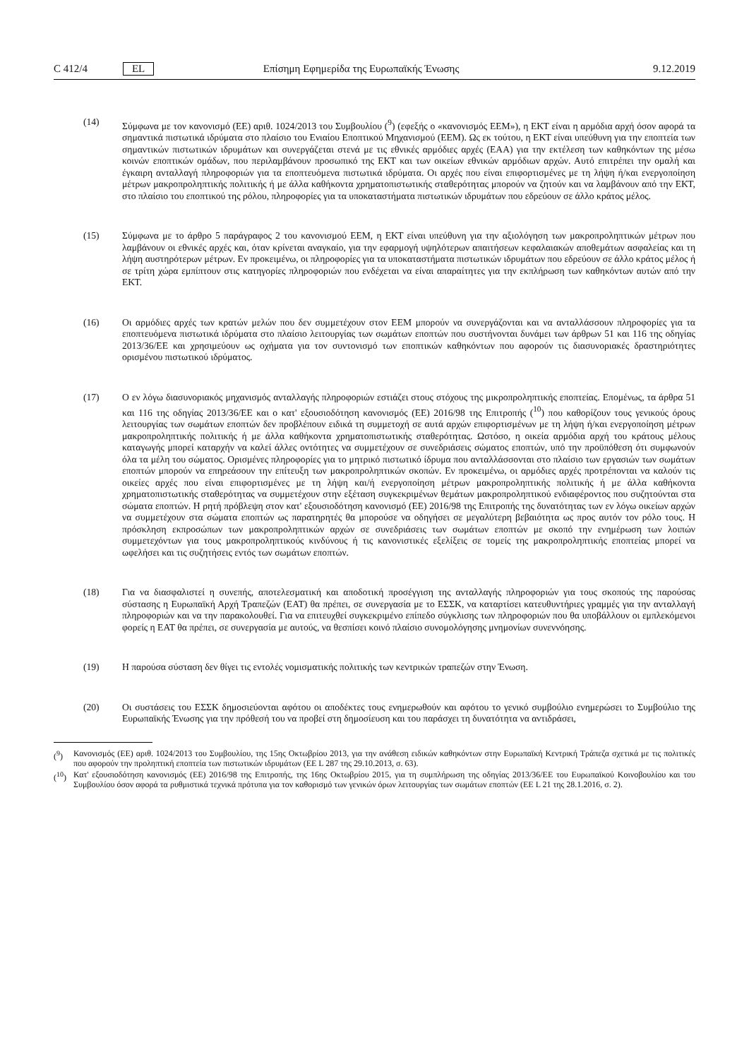C 412/4 EL Επίσημη Εφημερίδα της Ευρωπαϊκής Ένωσης 9.12.2019
(14) Σύμφωνα με τον κανονισμό (ΕΕ) αριθ. 1024/2013 του Συμβουλίου (<sup>9</sup>) (εφεξής ο «κανονισμός ΕΕΜ»), η ΕΚΤ είναι η αρμόδια αρχή όσον αφορά τα σημαντικά πιστωτικά ιδρύματα στο πλαίσιο του Ενιαίου Εποπτικού Μηχανισμού (ΕΕΜ). Ως εκ τούτου, η ΕΚΤ είναι υπεύθυνη για την εποπτεία των σημαντικών πιστωτικών ιδρυμάτων και συνεργάζεται στενά με τις εθνικές αρμόδιες αρχές (ΕΑΑ) για την εκτέλεση των καθηκόντων της μέσω κοινών εποπτικών ομάδων, που περιλαμβάνουν προσωπικό της ΕΚΤ και των οικείων εθνικών αρμόδιων αρχών. Αυτό επιτρέπει την ομαλή και έγκαιρη ανταλλαγή πληροφοριών για τα εποπτευόμενα πιστωτικά ιδρύματα. Οι αρχές που είναι επιφορτισμένες με τη λήψη ή/και ενεργοποίηση μέτρων μακροπροληπτικής πολιτικής ή με άλλα καθήκοντα χρηματοπιστωτικής σταθερότητας μπορούν να ζητούν και να λαμβάνουν από την ΕΚΤ, στο πλαίσιο του εποπτικού της ρόλου, πληροφορίες για τα υποκαταστήματα πιστωτικών ιδρυμάτων που εδρεύουν σε άλλο κράτος μέλος.
(15) Σύμφωνα με το άρθρο 5 παράγραφος 2 του κανονισμού ΕΕΜ, η ΕΚΤ είναι υπεύθυνη για την αξιολόγηση των μακροπροληπτικών μέτρων που λαμβάνουν οι εθνικές αρχές και, όταν κρίνεται αναγκαίο, για την εφαρμογή υψηλότερων απαιτήσεων κεφαλαιακών αποθεμάτων ασφαλείας και τη λήψη αυστηρότερων μέτρων. Εν προκειμένω, οι πληροφορίες για τα υποκαταστήματα πιστωτικών ιδρυμάτων που εδρεύουν σε άλλο κράτος μέλος ή σε τρίτη χώρα εμπίπτουν στις κατηγορίες πληροφοριών που ενδέχεται να είναι απαραίτητες για την εκπλήρωση των καθηκόντων αυτών από την ΕΚΤ.
(16) Οι αρμόδιες αρχές των κρατών μελών που δεν συμμετέχουν στον ΕΕΜ μπορούν να συνεργάζονται και να ανταλλάσσουν πληροφορίες για τα εποπτευόμενα πιστωτικά ιδρύματα στο πλαίσιο λειτουργίας των σωμάτων εποπτών που συστήνονται δυνάμει των άρθρων 51 και 116 της οδηγίας 2013/36/ΕΕ και χρησιμεύουν ως οχήματα για τον συντονισμό των εποπτικών καθηκόντων που αφορούν τις διασυνοριακές δραστηριότητες ορισμένου πιστωτικού ιδρύματος.
(17) Ο εν λόγω διασυνοριακός μηχανισμός ανταλλαγής πληροφοριών εστιάζει στους στόχους της μικροπροληπτικής εποπτείας. Επομένως, τα άρθρα 51 και 116 της οδηγίας 2013/36/ΕΕ και ο κατ' εξουσιοδότηση κανονισμός (ΕΕ) 2016/98 της Επιτροπής (<sup>10</sup>) που καθορίζουν τους γενικούς όρους λειτουργίας των σωμάτων εποπτών δεν προβλέπουν ειδικά τη συμμετοχή σε αυτά αρχών επιφορτισμένων με τη λήψη ή/και ενεργοποίηση μέτρων μακροπροληπτικής πολιτικής ή με άλλα καθήκοντα χρηματοπιστωτικής σταθερότητας. Ωστόσο, η οικεία αρμόδια αρχή του κράτους μέλους καταγωγής μπορεί καταρχήν να καλεί άλλες οντότητες να συμμετέχουν σε συνεδριάσεις σώματος εποπτών, υπό την προϋπόθεση ότι συμφωνούν όλα τα μέλη του σώματος. Ορισμένες πληροφορίες για το μητρικό πιστωτικό ίδρυμα που ανταλλάσσονται στο πλαίσιο των εργασιών των σωμάτων εποπτών μπορούν να επηρεάσουν την επίτευξη των μακροπροληπτικών σκοπών. Εν προκειμένω, οι αρμόδιες αρχές προτρέπονται να καλούν τις οικείες αρχές που είναι επιφορτισμένες με τη λήψη και/ή ενεργοποίηση μέτρων μακροπροληπτικής πολιτικής ή με άλλα καθήκοντα χρηματοπιστωτικής σταθερότητας να συμμετέχουν στην εξέταση συγκεκριμένων θεμάτων μακροπροληπτικού ενδιαφέροντος που συζητούνται στα σώματα εποπτών. Η ρητή πρόβλεψη στον κατ' εξουσιοδότηση κανονισμό (ΕΕ) 2016/98 της Επιτροπής της δυνατότητας των εν λόγω οικείων αρχών να συμμετέχουν στα σώματα εποπτών ως παρατηρητές θα μπορούσε να οδηγήσει σε μεγαλύτερη βεβαιότητα ως προς αυτόν τον ρόλο τους. Η πρόσκληση εκπροσώπων των μακροπροληπτικών αρχών σε συνεδριάσεις των σωμάτων εποπτών με σκοπό την ενημέρωση των λοιπών συμμετεχόντων για τους μακροπροληπτικούς κινδύνους ή τις κανονιστικές εξελίξεις σε τομείς της μακροπροληπτικής εποπτείας μπορεί να ωφελήσει και τις συζητήσεις εντός των σωμάτων εποπτών.
(18) Για να διασφαλιστεί η συνεπής, αποτελεσματική και αποδοτική προσέγγιση της ανταλλαγής πληροφοριών για τους σκοπούς της παρούσας σύστασης η Ευρωπαϊκή Αρχή Τραπεζών (ΕΑΤ) θα πρέπει, σε συνεργασία με το ΕΣΣΚ, να καταρτίσει κατευθυντήριες γραμμές για την ανταλλαγή πληροφοριών και να την παρακολουθεί. Για να επιτευχθεί συγκεκριμένο επίπεδο σύγκλισης των πληροφοριών που θα υποβάλλουν οι εμπλεκόμενοι φορείς η ΕΑΤ θα πρέπει, σε συνεργασία με αυτούς, να θεσπίσει κοινό πλαίσιο συνομολόγησης μνημονίων συνεννόησης.
(19) Η παρούσα σύσταση δεν θίγει τις εντολές νομισματικής πολιτικής των κεντρικών τραπεζών στην Ένωση.
(20) Οι συστάσεις του ΕΣΣΚ δημοσιεύονται αφότου οι αποδέκτες τους ενημερωθούν και αφότου το γενικό συμβούλιο ενημερώσει το Συμβούλιο της Ευρωπαϊκής Ένωσης για την πρόθεσή του να προβεί στη δημοσίευση και του παράσχει τη δυνατότητα να αντιδράσει,
(<sup>9</sup>) Κανονισμός (ΕΕ) αριθ. 1024/2013 του Συμβουλίου, της 15ης Οκτωβρίου 2013, για την ανάθεση ειδικών καθηκόντων στην Ευρωπαϊκή Κεντρική Τράπεζα σχετικά με τις πολιτικές που αφορούν την προληπτική εποπτεία των πιστωτικών ιδρυμάτων (ΕΕ L 287 της 29.10.2013, σ. 63).
(<sup>10</sup>)
Κατ' εξουσιοδότηση κανονισμός (ΕΕ) 2016/98 της Επιτροπής, της 16ης Οκτωβρίου 2015, για τη συμπλήρωση της οδηγίας 2013/36/ΕΕ του Ευρωπαϊκού Κοινοβουλίου και του Συμβουλίου όσον αφορά τα ρυθμιστικά τεχνικά πρότυπα για τον καθορισμό των γενικών όρων λειτουργίας των σωμάτων εποπτών (ΕΕ L 21 της 28.1.2016, σ. 2).